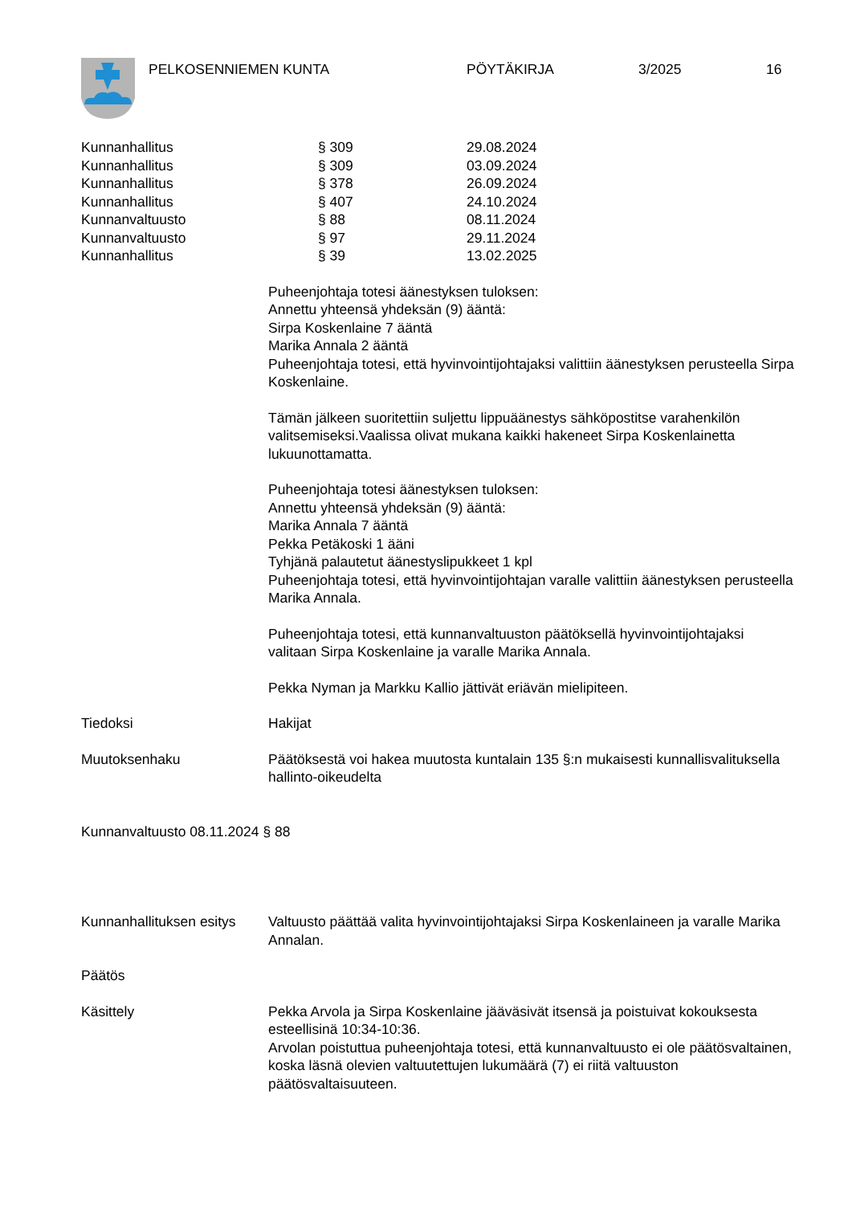PELKOSENNIEMEN KUNTA PÖYTÄKIRJA 3/2025 16
| Kunnanhallitus | § 309 | 29.08.2024 |
| Kunnanhallitus | § 309 | 03.09.2024 |
| Kunnanhallitus | § 378 | 26.09.2024 |
| Kunnanhallitus | § 407 | 24.10.2024 |
| Kunnanvaltuusto | § 88 | 08.11.2024 |
| Kunnanvaltuusto | § 97 | 29.11.2024 |
| Kunnanhallitus | § 39 | 13.02.2025 |
Puheenjohtaja totesi äänestyksen tuloksen:
Annettu yhteensä yhdeksän (9) ääntä:
Sirpa Koskenlaine 7 ääntä
Marika Annala 2 ääntä
Puheenjohtaja totesi, että hyvinvointijohtajaksi valittiin äänestyksen perusteella Sirpa Koskenlaine.
Tämän jälkeen suoritettiin suljettu lippuäänestys sähköpostitse varahenkilön valitsemiseksi.Vaalissa olivat mukana kaikki hakeneet Sirpa Koskenlainetta lukuunottamatta.
Puheenjohtaja totesi äänestyksen tuloksen:
Annettu yhteensä yhdeksän (9) ääntä:
Marika Annala 7 ääntä
Pekka Petäkoski 1 ääni
Tyhjänä palautetut äänestyslipukkeet 1 kpl
Puheenjohtaja totesi, että hyvinvointijohtajan varalle valittiin äänestyksen perusteella Marika Annala.
Puheenjohtaja totesi, että kunnanvaltuuston päätöksellä hyvinvointijohtajaksi valitaan Sirpa Koskenlaine ja varalle Marika Annala.
Pekka Nyman ja Markku Kallio jättivät eriävän mielipiteen.
Tiedoksi Hakijat
Muutoksenhaku Päätöksestä voi hakea muutosta kuntalain 135 §:n mukaisesti kunnallisvalituksella hallinto-oikeudelta
Kunnanvaltuusto 08.11.2024 § 88
Kunnanhallituksen esitys
Valtuusto päättää valita hyvinvointijohtajaksi Sirpa Koskenlaineen ja varalle Marika Annalan.
Päätös
Käsittely Pekka Arvola ja Sirpa Koskenlaine jääväsivät itsensä ja poistuivat kokouksesta esteellisinä 10:34-10:36.
Arvolan poistuttua puheenjohtaja totesi, että kunnanvaltuusto ei ole päätösvaltainen, koska läsnä olevien valtuutettujen lukumäärä (7) ei riitä valtuuston päätösvaltaisuuteen.